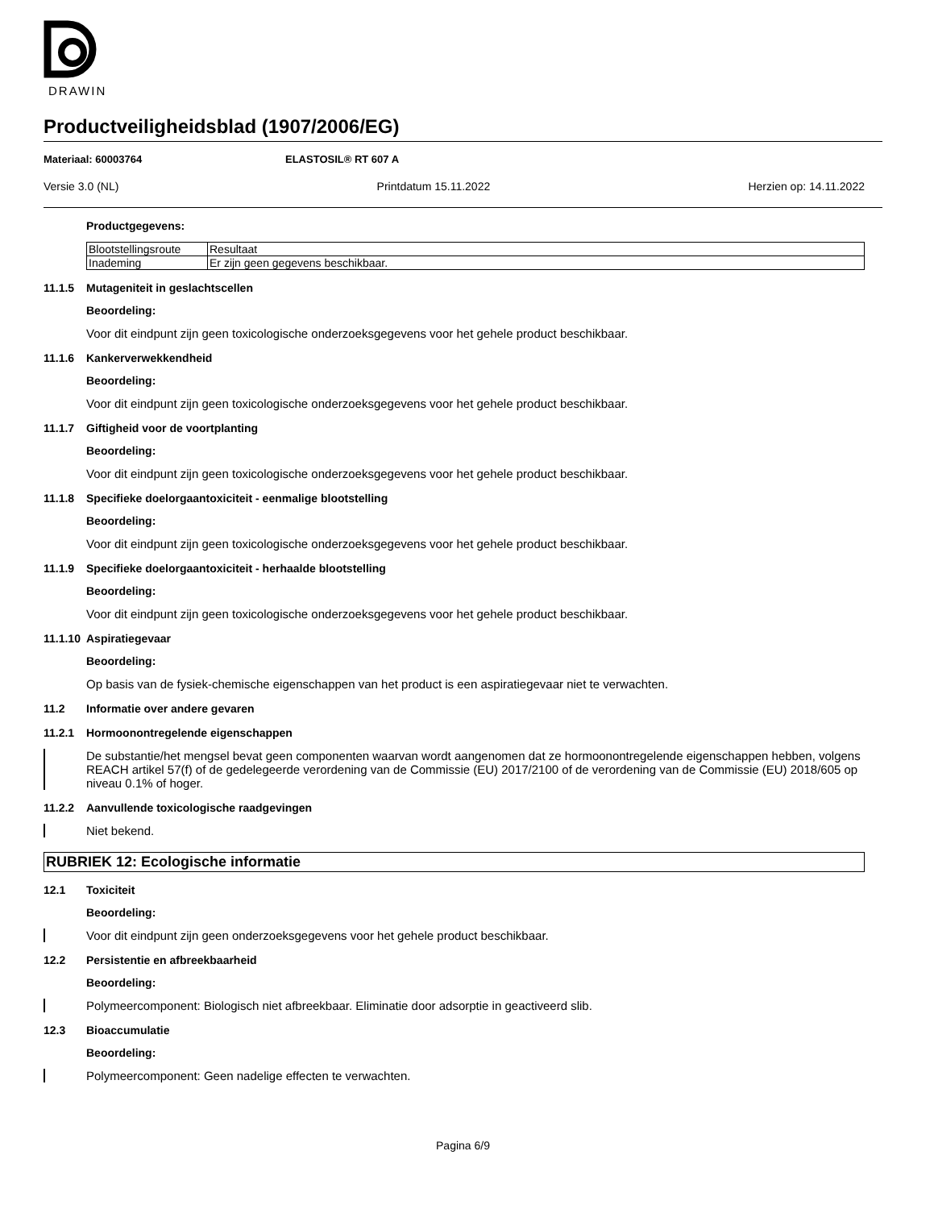DRAWIN
Productveiligheidsblad (1907/2006/EG)
Materiaal: 60003764 ELASTOSIL® RT 607 A
Versie 3.0 (NL) Printdatum 15.11.2022 Herzien op: 14.11.2022
Productgegevens:
| Blootstellingsroute | Resultaat |
| Inademing | Er zijn geen gegevens beschikbaar. |
11.1.5 Mutageniteit in geslachtscellen
Beoordeling:
Voor dit eindpunt zijn geen toxicologische onderzoeksgegevens voor het gehele product beschikbaar.
11.1.6 Kankerverwekkendheid
Beoordeling:
Voor dit eindpunt zijn geen toxicologische onderzoeksgegevens voor het gehele product beschikbaar.
11.1.7 Giftigheid voor de voortplanting
Beoordeling:
Voor dit eindpunt zijn geen toxicologische onderzoeksgegevens voor het gehele product beschikbaar.
11.1.8 Specifieke doelorgaantoxiciteit - eenmalige blootstelling
Beoordeling:
Voor dit eindpunt zijn geen toxicologische onderzoeksgegevens voor het gehele product beschikbaar.
11.1.9 Specifieke doelorgaantoxiciteit - herhaalde blootstelling
Beoordeling:
Voor dit eindpunt zijn geen toxicologische onderzoeksgegevens voor het gehele product beschikbaar.
11.1.10 Aspiratiegevaar
Beoordeling:
Op basis van de fysiek-chemische eigenschappen van het product is een aspiratiegevaar niet te verwachten.
11.2 Informatie over andere gevaren
11.2.1 Hormoonontregelende eigenschappen
De substantie/het mengsel bevat geen componenten waarvan wordt aangenomen dat ze hormoonontregelende eigenschappen hebben, volgens REACH artikel 57(f) of de gedelegeerde verordening van de Commissie (EU) 2017/2100 of de verordening van de Commissie (EU) 2018/605 op niveau 0.1% of hoger.
11.2.2 Aanvullende toxicologische raadgevingen
Niet bekend.
RUBRIEK 12: Ecologische informatie
12.1 Toxiciteit
Beoordeling:
Voor dit eindpunt zijn geen onderzoeksgegevens voor het gehele product beschikbaar.
12.2 Persistentie en afbreekbaarheid
Beoordeling:
Polymeercomponent: Biologisch niet afbreekbaar. Eliminatie door adsorptie in geactiveerd slib.
12.3 Bioaccumulatie
Beoordeling:
Polymeercomponent: Geen nadelige effecten te verwachten.
Pagina 6/9